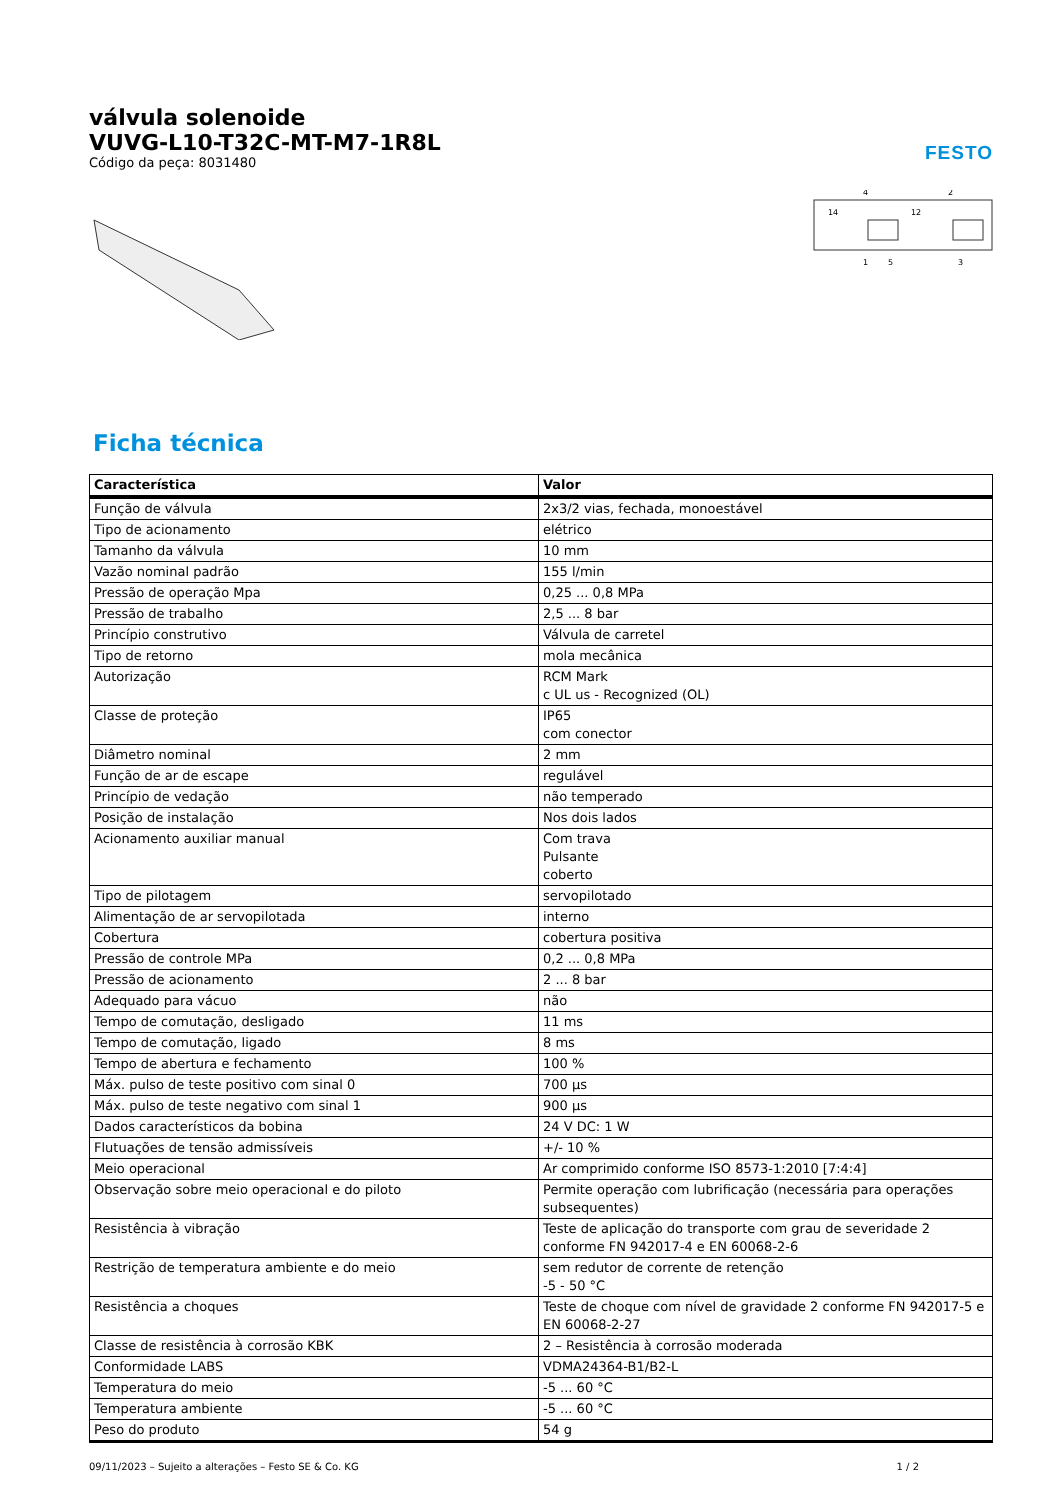FESTO
válvula solenoide
VUVG-L10-T32C-MT-M7-1R8L
Código da peça: 8031480
4
2
14
12
1
5
3
Ficha técnica
| Característica | Valor |
| --- | --- |
| Função de válvula | 2x3/2 vias, fechada, monoestável |
| Tipo de acionamento | elétrico |
| Tamanho da válvula | 10 mm |
| Vazão nominal padrão | 155 l/min |
| Pressão de operação Mpa | 0,25 ... 0,8 MPa |
| Pressão de trabalho | 2,5 ... 8 bar |
| Princípio construtivo | Válvula de carretel |
| Tipo de retorno | mola mecânica |
| Autorização | RCM Mark c UL us - Recognized (OL) |
| Classe de proteção | IP65 com conector |
| Diâmetro nominal | 2 mm |
| Função de ar de escape | regulável |
| Princípio de vedação | não temperado |
| Posição de instalação | Nos dois lados |
| Acionamento auxiliar manual | Com trava Pulsante coberto |
| Tipo de pilotagem | servopilotado |
| Alimentação de ar servopilotada | interno |
| Cobertura | cobertura positiva |
| Pressão de controle MPa | 0,2 ... 0,8 MPa |
| Pressão de acionamento | 2 ... 8 bar |
| Adequado para vácuo | não |
| Tempo de comutação, desligado | 11 ms |
| Tempo de comutação, ligado | 8 ms |
| Tempo de abertura e fechamento | 100 % |
| Máx. pulso de teste positivo com sinal 0 | 700 µs |
| Máx. pulso de teste negativo com sinal 1 | 900 µs |
| Dados característicos da bobina | 24 V DC: 1 W |
| Flutuações de tensão admissíveis | +/- 10 % |
| Meio operacional | Ar comprimido conforme ISO 8573-1:2010 [7:4:4] |
| Observação sobre meio operacional e do piloto | Permite operação com lubrificação (necessária para operações subsequentes) |
| Resistência à vibração | Teste de aplicação do transporte com grau de severidade 2 conforme FN 942017-4 e EN 60068-2-6 |
| Restrição de temperatura ambiente e do meio | sem redutor de corrente de retenção -5 - 50 °C |
| Resistência a choques | Teste de choque com nível de gravidade 2 conforme FN 942017-5 e EN 60068-2-27 |
| Classe de resistência à corrosão KBK | 2 – Resistência à corrosão moderada |
| Conformidade LABS | VDMA24364-B1/B2-L |
| Temperatura do meio | -5 ... 60 °C |
| Temperatura ambiente | -5 ... 60 °C |
| Peso do produto | 54 g |
09/11/2023 – Sujeito a alterações – Festo SE & Co. KG 1 / 2